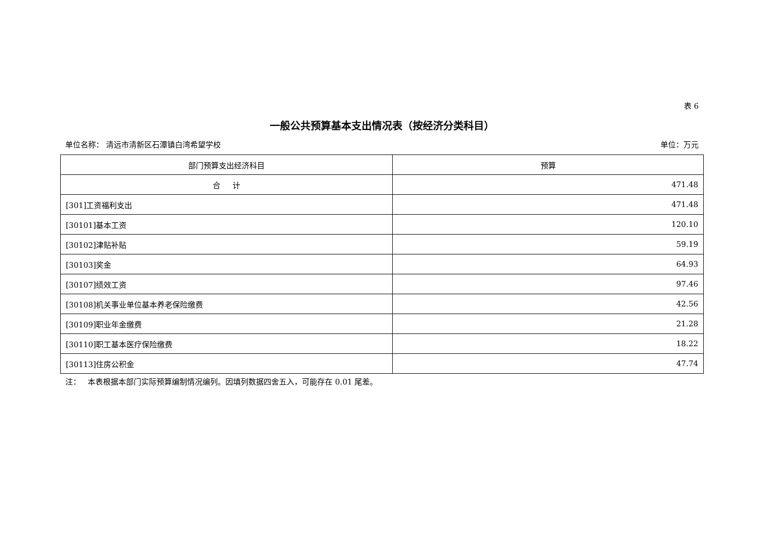表 6
一般公共预算基本支出情况表（按经济分类科目）
单位名称： 清远市清新区石潭镇白湾希望学校 单位：万元
| 部门预算支出经济科目 | 预算 |
| --- | --- |
| 合 计 | 471.48 |
| [301]工资福利支出 | 471.48 |
| [30101]基本工资 | 120.10 |
| [30102]津贴补贴 | 59.19 |
| [30103]奖金 | 64.93 |
| [30107]绩效工资 | 97.46 |
| [30108]机关事业单位基本养老保险缴费 | 42.56 |
| [30109]职业年金缴费 | 21.28 |
| [30110]职工基本医疗保险缴费 | 18.22 |
| [30113]住房公积金 | 47.74 |
注： 本表根据本部门实际预算编制情况编列。因填列数据四舍五入，可能存在 0.01 尾差。